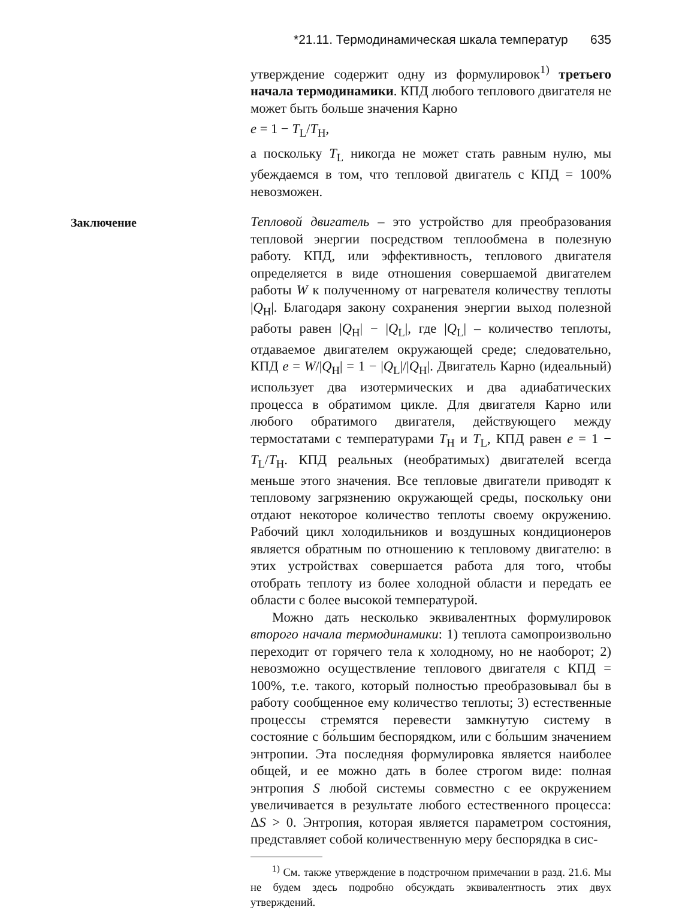*21.11. Термодинамическая шкала температур 635
утверждение содержит одну из формулировок<sup>1)</sup> третьего начала термодинамики. КПД любого теплового двигателя не может быть больше значения Карно
e = 1 − T<sub>L</sub>/T<sub>H</sub>,
а поскольку T<sub>L</sub> никогда не может стать равным нулю, мы убеждаемся в том, что тепловой двигатель с КПД = 100% невозможен.
Заключение
Тепловой двигатель – это устройство для преобразования тепловой энергии посредством теплообмена в полезную работу. КПД, или эффективность, теплового двигателя определяется в виде отношения совершаемой двигателем работы W к полученному от нагревателя количеству теплоты |Q<sub>H</sub>|. Благодаря закону сохранения энергии выход полезной работы равен |Q<sub>H</sub>| − |Q<sub>L</sub>|, где |Q<sub>L</sub>| – количество теплоты, отдаваемое двигателем окружающей среде; следовательно, КПД e = W/|Q<sub>H</sub>| = 1 − |Q<sub>L</sub>|/|Q<sub>H</sub>|. Двигатель Карно (идеальный) использует два изотермических и два адиабатических процесса в обратимом цикле. Для двигателя Карно или любого обратимого двигателя, действующего между термостатами с температурами T<sub>H</sub> и T<sub>L</sub>, КПД равен e = 1 − T<sub>L</sub>/T<sub>H</sub>. КПД реальных (необратимых) двигателей всегда меньше этого значения. Все тепловые двигатели приводят к тепловому загрязнению окружающей среды, поскольку они отдают некоторое количество теплоты своему окружению. Рабочий цикл холодильников и воздушных кондиционеров является обратным по отношению к тепловому двигателю: в этих устройствах совершается работа для того, чтобы отобрать теплоту из более холодной области и передать ее области с более высокой температурой.
Можно дать несколько эквивалентных формулировок второго начала термодинамики: 1) теплота самопроизвольно переходит от горячего тела к холодному, но не наоборот; 2) невозможно осуществление теплового двигателя с КПД = 100%, т.е. такого, который полностью преобразовывал бы в работу сообщенное ему количество теплоты; 3) естественные процессы стремятся перевести замкнутую систему в состояние с бо́льшим беспорядком, или с бо́льшим значением энтропии. Эта последняя формулировка является наиболее общей, и ее можно дать в более строгом виде: полная энтропия S любой системы совместно с ее окружением увеличивается в результате любого естественного процесса: ΔS > 0. Энтропия, которая является параметром состояния, представляет собой количественную меру беспорядка в сис-
<sup>1)</sup> См. также утверждение в подстрочном примечании в разд. 21.6. Мы не будем здесь подробно обсуждать эквивалентность этих двух утверждений.